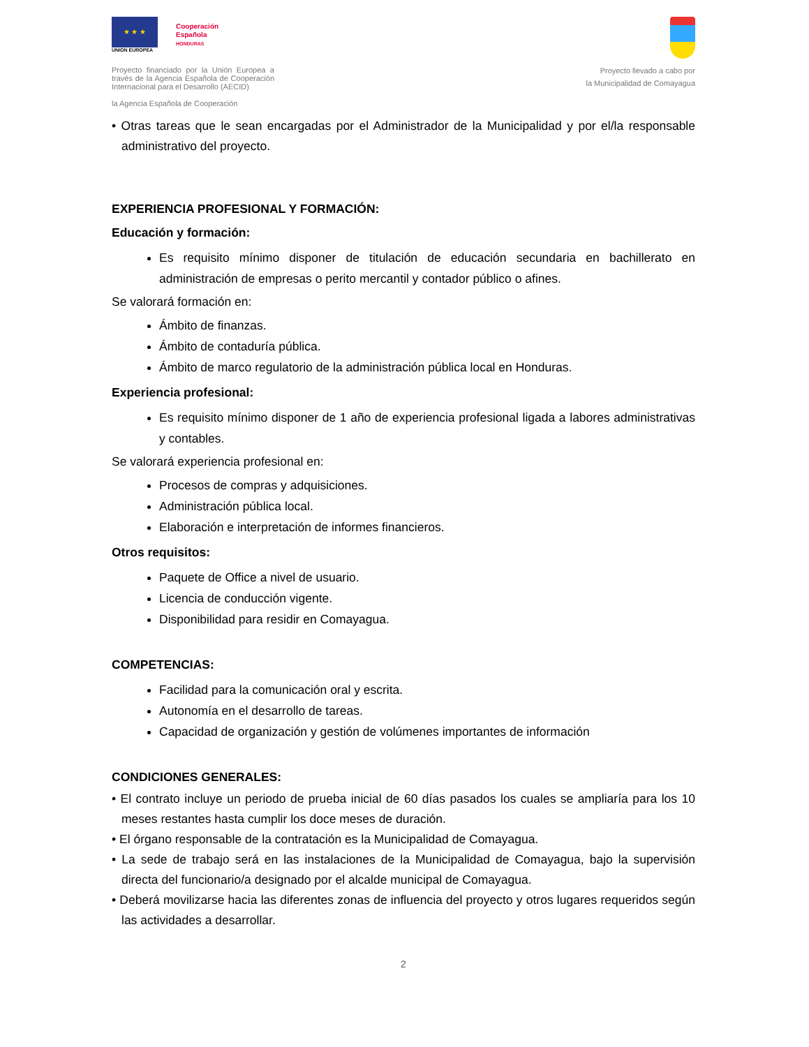★ ★ ★
UNION EUROPEA
Cooperación
Española
HONDURAS
Proyecto financiado por la Unión Europea a través de la Agencia Española de Cooperación Internacional para el Desarrollo (AECID)
la Agencia Española de Cooperación
Proyecto llevado a cabo por
la Municipalidad de Comayagua
• Otras tareas que le sean encargadas por el Administrador de la Municipalidad y por el/la responsable administrativo del proyecto.
EXPERIENCIA PROFESIONAL Y FORMACIÓN:
Educación y formación:
Es requisito mínimo disponer de titulación de educación secundaria en bachillerato en administración de empresas o perito mercantil y contador público o afines.
Se valorará formación en:
Ámbito de finanzas.
Ámbito de contaduría pública.
Ámbito de marco regulatorio de la administración pública local en Honduras.
Experiencia profesional:
Es requisito mínimo disponer de 1 año de experiencia profesional ligada a labores administrativas y contables.
Se valorará experiencia profesional en:
Procesos de compras y adquisiciones.
Administración pública local.
Elaboración e interpretación de informes financieros.
Otros requisitos:
Paquete de Office a nivel de usuario.
Licencia de conducción vigente.
Disponibilidad para residir en Comayagua.
COMPETENCIAS:
Facilidad para la comunicación oral y escrita.
Autonomía en el desarrollo de tareas.
Capacidad de organización y gestión de volúmenes importantes de información
CONDICIONES GENERALES:
• El contrato incluye un periodo de prueba inicial de 60 días pasados los cuales se ampliaría para los 10 meses restantes hasta cumplir los doce meses de duración.
• El órgano responsable de la contratación es la Municipalidad de Comayagua.
• La sede de trabajo será en las instalaciones de la Municipalidad de Comayagua, bajo la supervisión directa del funcionario/a designado por el alcalde municipal de Comayagua.
• Deberá movilizarse hacia las diferentes zonas de influencia del proyecto y otros lugares requeridos según las actividades a desarrollar.
2